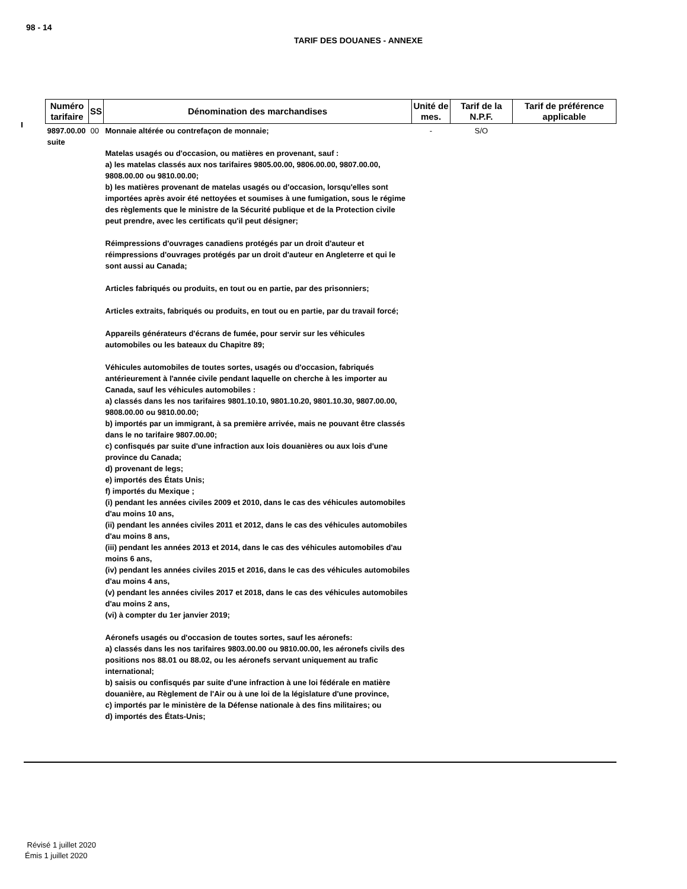98 - 14
TARIF DES DOUANES - ANNEXE
| Numéro tarifaire | SS | Dénomination des marchandises | Unité de mes. | Tarif de la N.P.F. | Tarif de préférence applicable |
| --- | --- | --- | --- | --- | --- |
| 9897.00.00 suite | 00 | Monnaie altérée ou contrefaçon de monnaie; Matelas usagés ou d'occasion, ou matières en provenant, sauf : a) les matelas classés aux nos tarifaires 9805.00.00, 9806.00.00, 9807.00.00, 9808.00.00 ou 9810.00.00; b) les matières provenant de matelas usagés ou d'occasion, lorsqu'elles sont importées après avoir été nettoyées et soumises à une fumigation, sous le régime des règlements que le ministre de la Sécurité publique et de la Protection civile peut prendre, avec les certificats qu'il peut désigner; Réimpressions d'ouvrages canadiens protégés par un droit d'auteur et réimpressions d'ouvrages protégés par un droit d'auteur en Angleterre et qui le sont aussi au Canada; Articles fabriqués ou produits, en tout ou en partie, par des prisonniers; Articles extraits, fabriqués ou produits, en tout ou en partie, par du travail forcé; Appareils générateurs d'écrans de fumée, pour servir sur les véhicules automobiles ou les bateaux du Chapitre 89; Véhicules automobiles de toutes sortes, usagés ou d'occasion, fabriqués antérieurement à l'année civile pendant laquelle on cherche à les importer au Canada, sauf les véhicules automobiles : a) classés dans les nos tarifaires 9801.10.10, 9801.10.20, 9801.10.30, 9807.00.00, 9808.00.00 ou 9810.00.00; b) importés par un immigrant, à sa première arrivée, mais ne pouvant être classés dans le no tarifaire 9807.00.00; c) confisqués par suite d'une infraction aux lois douanières ou aux lois d'une province du Canada; d) provenant de legs; e) importés des États Unis; f) importés du Mexique ; (i) pendant les années civiles 2009 et 2010, dans le cas des véhicules automobiles d'au moins 10 ans, (ii) pendant les années civiles 2011 et 2012, dans le cas des véhicules automobiles d'au moins 8 ans, (iii) pendant les années 2013 et 2014, dans le cas des véhicules automobiles d'au moins 6 ans, (iv) pendant les années civiles 2015 et 2016, dans le cas des véhicules automobiles d'au moins 4 ans, (v) pendant les années civiles 2017 et 2018, dans le cas des véhicules automobiles d'au moins 2 ans, (vi) à compter du 1er janvier 2019; Aéronefs usagés ou d'occasion de toutes sortes, sauf les aéronefs: a) classés dans les nos tarifaires 9803.00.00 ou 9810.00.00, les aéronefs civils des positions nos 88.01 ou 88.02, ou les aéronefs servant uniquement au trafic international; b) saisis ou confisqués par suite d'une infraction à une loi fédérale en matière douanière, au Règlement de l'Air ou à une loi de la législature d'une province, c) importés par le ministère de la Défense nationale à des fins militaires; ou d) importés des États-Unis; | - | S/O | |
Révisé 1 juillet 2020
Émis 1 juillet 2020